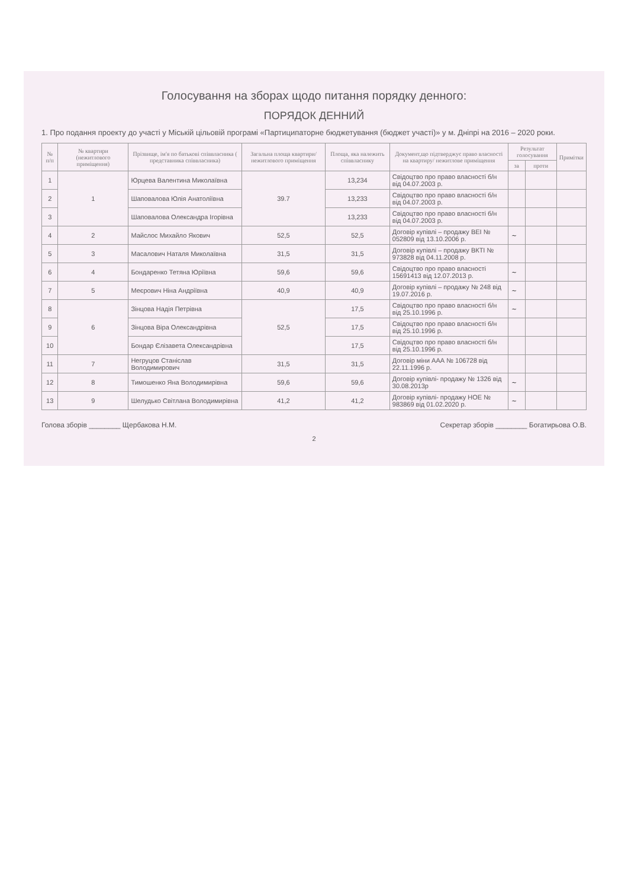Голосування на зборах щодо питання порядку денного:
ПОРЯДОК ДЕННИЙ
1. Про подання проекту до участі у Міській цільовій програмі «Партиципаторне бюджетування (бюджет участі)» у м. Дніпрі на 2016 – 2020 роки.
| № п/п | № квартири (нежитлового приміщення) | Прізвище, ім'я по батькові співвласника ( представника співвласника) | Загальна площа квартири/нежитлового приміщення | Площа, яка належить співвласнику | Документ,що підтверджує право власності на квартиру/ нежитлове приміщення | Результат голосування | | Примітки |
| --- | --- | --- | --- | --- | --- | --- | --- | --- |
| | | | | | | за | проти | |
| 1 | 1 | Юрцева Валентина Миколаївна | 39.7 | 13,234 | Свідоцтво про право власності б/н від 04.07.2003 р. | | | |
| 2 | | Шаповалова Юлія Анатоліївна | | 13,233 | Свідоцтво про право власності б/н від 04.07.2003 р. | | | |
| 3 | | Шаповалова Олександра Ігорівна | | 13,233 | Свідоцтво про право власності б/н від 04.07.2003 р. | | | |
| 4 | 2 | Майслос Михайло Якович | 52,5 | 52,5 | Договір купівлі – продажу ВЕІ № 052809 від 13.10.2006 р. | ~ | | |
| 5 | 3 | Масалович Наталя Миколаївна | 31,5 | 31,5 | Договір купівлі – продажу ВКТІ № 973828 від 04.11.2008 р. | | | |
| 6 | 4 | Бондаренко Тетяна Юріївна | 59,6 | 59,6 | Свідоцтво про право власності 15691413 від 12.07.2013 р. | ~ | | |
| 7 | 5 | Меєрович Ніна Андріївна | 40,9 | 40,9 | Договір купівлі – продажу № 248 від 19.07.2016 р. | ~ | | |
| 8 | 6 | Зінцова Надія Петрівна | 52,5 | 17,5 | Свідоцтво про право власності б/н від 25.10.1996 р. | ~ | | |
| 9 | | Зінцова Віра Олександрівна | | 17,5 | Свідоцтво про право власності б/н від 25.10.1996 р. | | | |
| 10 | | Бондар Єлізавета Олександрівна | | 17,5 | Свідоцтво про право власності б/н від 25.10.1996 р. | | | |
| 11 | 7 | Негруцов Станіслав Володимирович | 31,5 | 31,5 | Договір міни ААА № 106728 від 22.11.1996 р. | | | |
| 12 | 8 | Тимошенко Яна Володимирівна | 59,6 | 59,6 | Договір купівлі- продажу № 1326 від 30.08.2013р | ~ | | |
| 13 | 9 | Шелудько Світлана Володимирівна | 41,2 | 41,2 | Договір купівлі- продажу НОЕ № 983869 від 01.02.2020 р. | ~ | | |
Голова зборів ________ Щербакова Н.М. Секретар зборів ________ Богатирьова О.В.
2